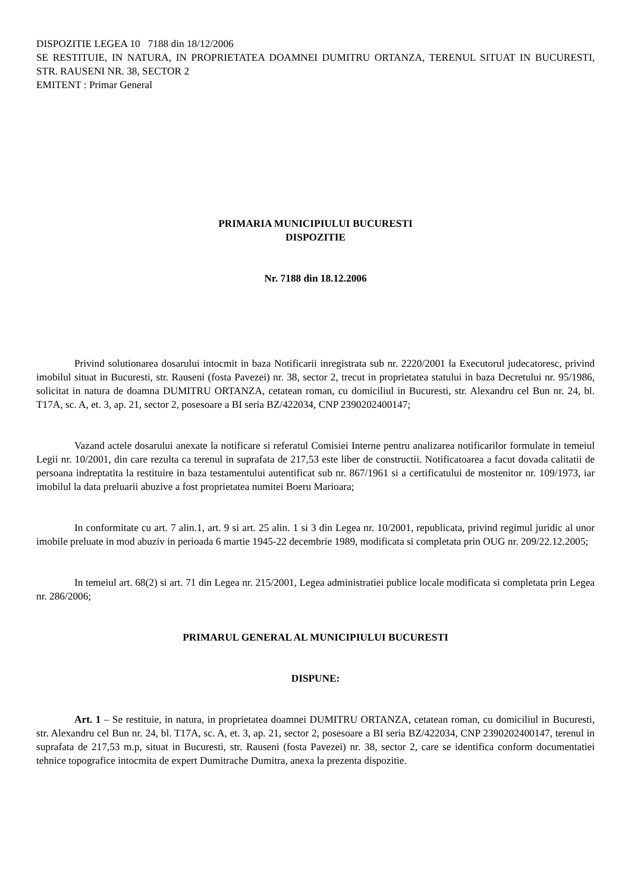DISPOZITIE LEGEA 10 7188 din 18/12/2006
SE RESTITUIE, IN NATURA, IN PROPRIETATEA DOAMNEI DUMITRU ORTANZA, TERENUL SITUAT IN BUCURESTI, STR. RAUSENI NR. 38, SECTOR 2
EMITENT : Primar General
PRIMARIA MUNICIPIULUI BUCURESTI
DISPOZITIE
Nr. 7188 din 18.12.2006
Privind solutionarea dosarului intocmit in baza Notificarii inregistrata sub nr. 2220/2001 la Executorul judecatoresc, privind imobilul situat in Bucuresti, str. Rauseni (fosta Pavezei) nr. 38, sector 2, trecut in proprietatea statului in baza Decretului nr. 95/1986, solicitat in natura de doamna DUMITRU ORTANZA, cetatean roman, cu domiciliul in Bucuresti, str. Alexandru cel Bun nr. 24, bl. T17A, sc. A, et. 3, ap. 21, sector 2, posesoare a BI seria BZ/422034, CNP 2390202400147;
Vazand actele dosarului anexate la notificare si referatul Comisiei Interne pentru analizarea notificarilor formulate in temeiul Legii nr. 10/2001, din care rezulta ca terenul in suprafata de 217,53 este liber de constructii. Notificatoarea a facut dovada calitatii de persoana indreptatita la restituire in baza testamentului autentificat sub nr. 867/1961 si a certificatului de mostenitor nr. 109/1973, iar imobilul la data preluarii abuzive a fost proprietatea numitei Boeru Marioara;
In conformitate cu art. 7 alin.1, art. 9 si art. 25 alin. 1 si 3 din Legea nr. 10/2001, republicata, privind regimul juridic al unor imobile preluate in mod abuziv in perioada 6 martie 1945-22 decembrie 1989, modificata si completata prin OUG nr. 209/22.12.2005;
In temeiul art. 68(2) si art. 71 din Legea nr. 215/2001, Legea administratiei publice locale modificata si completata prin Legea nr. 286/2006;
PRIMARUL GENERAL AL MUNICIPIULUI BUCURESTI
DISPUNE:
Art. 1 – Se restituie, in natura, in proprietatea doamnei DUMITRU ORTANZA, cetatean roman, cu domiciliul in Bucuresti, str. Alexandru cel Bun nr. 24, bl. T17A, sc. A, et. 3, ap. 21, sector 2, posesoare a BI seria BZ/422034, CNP 2390202400147, terenul in suprafata de 217,53 m.p, situat in Bucuresti, str. Rauseni (fosta Pavezei) nr. 38, sector 2, care se identifica conform documentatiei tehnice topografice intocmita de expert Dumitrache Dumitra, anexa la prezenta dispozitie.